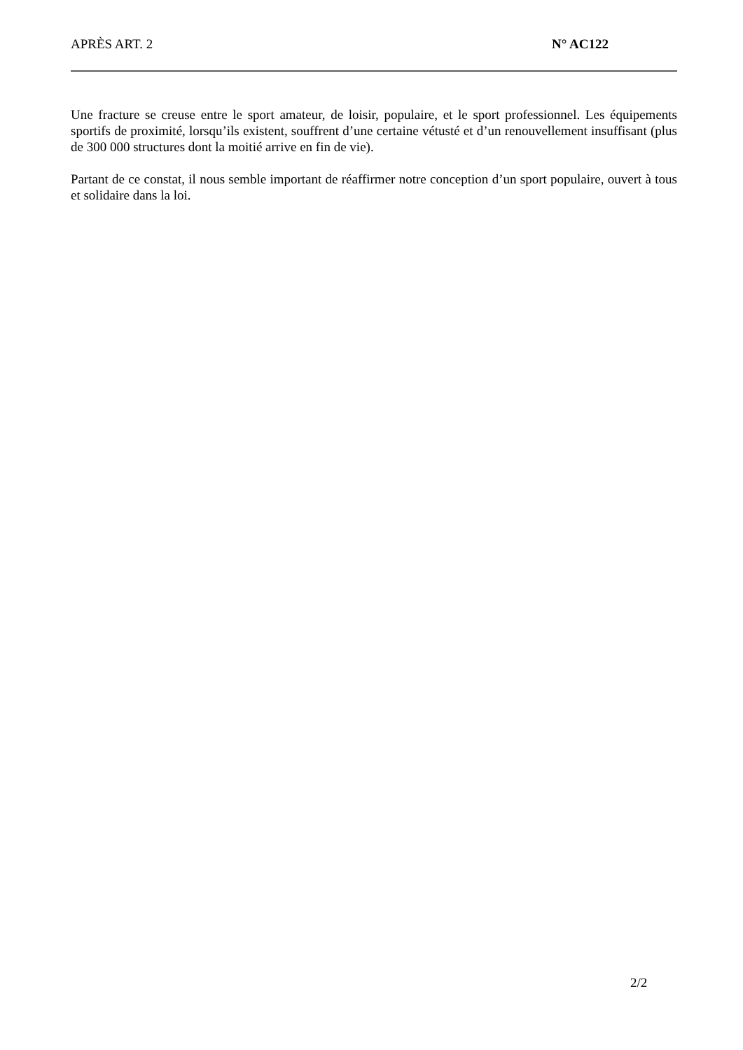APRÈS ART. 2 N° AC122
Une fracture se creuse entre le sport amateur, de loisir, populaire, et le sport professionnel. Les équipements sportifs de proximité, lorsqu’ils existent, souffrent d’une certaine vétusté et d’un renouvellement insuffisant (plus de 300 000 structures dont la moitié arrive en fin de vie).
Partant de ce constat, il nous semble important de réaffirmer notre conception d’un sport populaire, ouvert à tous et solidaire dans la loi.
2/2